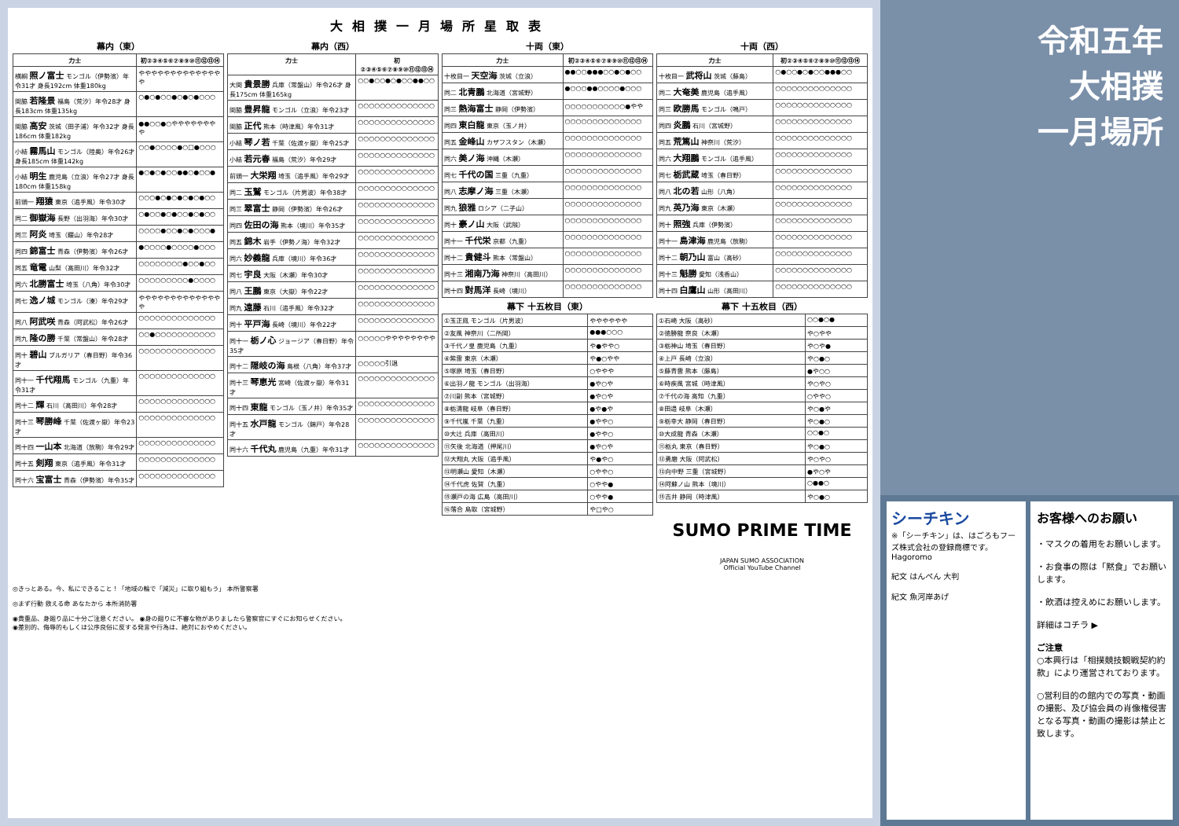大相撲一月場所星取表
幕内（東）
| 力士 | 初②③④⑤⑥⑦⑧⑨⑩⑪⑫⑬⑭ |
| --- | --- |
| 横綱 照ノ富士 モンゴル（伊勢濱）年令31才 身長192cm 体重180kg | やややややややややややややや |
| 関脇 若隆景 福島（荒汐）年令28才 身長183cm 体重135kg | ○●○●○○●○●○●○○○ |
| 関脇 高安 茨城（田子浦）年令32才 身長186cm 体重182kg | ●●○○●○やややややややや |
| 小結 霧馬山 モンゴル（陸奥）年令26才 身長185cm 体重142kg | ○○●○○○○●○□●○○○ |
| 小結 明生 鹿児島（立浪）年令27才 身長180cm 体重158kg | ●○●○●○○●●○●○○● |
| 前頭一 翔猿 東京（追手風）年令30才 | ○○○●○●○●○●○●○○ |
| 同二 御嶽海 長野（出羽海）年令30才 | ○●○○●○●○○●○●○○ |
| 同三 阿炎 埼玉（錣山）年令28才 | ○○○○●○○●○●○○○● |
| 同四 錦富士 青森（伊勢濱）年令26才 | ●○○○○●○○○○●○○○ |
| 同五 竜電 山梨（高田川）年令32才 | ○○○○○○○○●○○●○○ |
| 同六 北勝富士 埼玉（八角）年令30才 | ○○○○○○○○○●○○○○ |
| 同七 逸ノ城 モンゴル（湊）年令29才 | やややややややややややややや |
| 同八 阿武咲 青森（阿武松）年令26才 | ○○○○○○○○○○○○○○ |
| 同九 隆の勝 千葉（常盤山）年令28才 | ○○●○○○○○○○○○○○ |
| 同十 碧山 ブルガリア（春日野）年令36才 | ○○○○○○○○○○○○○○ |
| 同十一 千代翔馬 モンゴル（九重）年令31才 | ○○○○○○○○○○○○○○ |
| 同十二 輝 石川（高田川）年令28才 | ○○○○○○○○○○○○○○ |
| 同十三 琴勝峰 千葉（佐渡ヶ嶽）年令23才 | ○○○○○○○○○○○○○○ |
| 同十四 一山本 北海道（放駒）年令29才 | ○○○○○○○○○○○○○○ |
| 同十五 剣翔 東京（追手風）年令31才 | ○○○○○○○○○○○○○○ |
| 同十六 宝富士 青森（伊勢濱）年令35才 | ○○○○○○○○○○○○○○ |
幕内（西）
| 力士 | 初②③④⑤⑥⑦⑧⑨⑩⑪⑫⑬⑭ |
| --- | --- |
| 大関 貴景勝 兵庫（常盤山）年令26才 身長175cm 体重165kg | ○○●○○●○●○○●●○○ |
| 関脇 豊昇龍 モンゴル（立浪）年令23才 | ○○○○○○○○○○○○○○ |
| 関脇 正代 熊本（時津風）年令31才 | ○○○○○○○○○○○○○○ |
| 小結 琴ノ若 千葉（佐渡ヶ嶽）年令25才 | ○○○○○○○○○○○○○○ |
| 小結 若元春 福島（荒汐）年令29才 | ○○○○○○○○○○○○○○ |
| 前頭一 大栄翔 埼玉（追手風）年令29才 | ○○○○○○○○○○○○○○ |
| 同二 玉鷲 モンゴル（片男波）年令38才 | ○○○○○○○○○○○○○○ |
| 同三 翠富士 静岡（伊勢濱）年令26才 | ○○○○○○○○○○○○○○ |
| 同四 佐田の海 熊本（境川）年令35才 | ○○○○○○○○○○○○○○ |
| 同五 錦木 岩手（伊勢ノ海）年令32才 | ○○○○○○○○○○○○○○ |
| 同六 妙義龍 兵庫（境川）年令36才 | ○○○○○○○○○○○○○○ |
| 同七 宇良 大阪（木瀬）年令30才 | ○○○○○○○○○○○○○○ |
| 同八 王鵬 東京（大嶽）年令22才 | ○○○○○○○○○○○○○○ |
| 同九 遠藤 石川（追手風）年令32才 | ○○○○○○○○○○○○○○ |
| 同十 平戸海 長崎（境川）年令22才 | ○○○○○○○○○○○○○○ |
| 同十一 栃ノ心 ジョージア（春日野）年令35才 | ○○○○○やややややややや |
| 同十二 隠岐の海 島根（八角）年令37才 | ○○○○○引退 |
| 同十三 琴恵光 宮崎（佐渡ヶ嶽）年令31才 | ○○○○○○○○○○○○○○ |
| 同十四 東龍 モンゴル（玉ノ井）年令35才 | ○○○○○○○○○○○○○○ |
| 同十五 水戸龍 モンゴル（錦戸）年令28才 | ○○○○○○○○○○○○○○ |
| 同十六 千代丸 鹿児島（九重）年令31才 | ○○○○○○○○○○○○○○ |
十両（東）
| 力士 | 初②③④⑤⑥⑦⑧⑨⑩⑪⑫⑬⑭ |
| --- | --- |
| 十枚目一 天空海 茨城（立浪） | ●●○○●●●○○●○●○○ |
| 同二 北青鵬 北海道（宮城野） | ●○○○●●○○○○●○○○ |
| 同三 熱海富士 静岡（伊勢濱） | ○○○○○○○○○○○●やや |
| 同四 東白龍 東京（玉ノ井） | ○○○○○○○○○○○○○○ |
| 同五 金峰山 カザフスタン（木瀬） | ○○○○○○○○○○○○○○ |
| 同六 美ノ海 沖縄（木瀬） | ○○○○○○○○○○○○○○ |
| 同七 千代の国 三重（九重） | ○○○○○○○○○○○○○○ |
| 同八 志摩ノ海 三重（木瀬） | ○○○○○○○○○○○○○○ |
| 同九 狼雅 ロシア（二子山） | ○○○○○○○○○○○○○○ |
| 同十 豪ノ山 大阪（武隈） | ○○○○○○○○○○○○○○ |
| 同十一 千代栄 京都（九重） | ○○○○○○○○○○○○○○ |
| 同十二 貴健斗 熊本（常盤山） | ○○○○○○○○○○○○○○ |
| 同十三 湘南乃海 神奈川（高田川） | ○○○○○○○○○○○○○○ |
| 同十四 對馬洋 長崎（境川） | ○○○○○○○○○○○○○○ |
幕下 十五枚目（東）
| ①玉正鳳 モンゴル（片男波） | やややややや |
| ②友風 神奈川（二所関） | ●●●○○○ |
| ③千代ノ皇 鹿児島（九重） | や●やや○ |
| ④紫雷 東京（木瀬） | や●○やや |
| ⑤塚原 埼玉（春日野） | ○ややや |
| ⑥出羽ノ龍 モンゴル（出羽海） | ●や○や |
| ⑦川副 熊本（宮城野） | ●や○や |
| ⑧栃清龍 岐阜（春日野） | ●や●や |
| ⑨千代嵐 千葉（九重） | ●やや○ |
| ⑩大辻 兵庫（高田川） | ●やや○ |
| ⑪矢後 北海道（押尾川） | ●や○や |
| ⑫大翔丸 大阪（追手風） | や●や○ |
| ⑬明瀬山 愛知（木瀬） | ○やや○ |
| ⑭千代虎 佐賀（九重） | ○やや● |
| ⑮瀬戸の海 広島（高田川） | ○やや● |
| ⑯落合 鳥取（宮城野） | や□や○ |
十両（西）
| 力士 | 初②③④⑤⑥⑦⑧⑨⑩⑪⑫⑬⑭ |
| --- | --- |
| 十枚目一 武将山 茨城（藤島） | ○●○○●○●○○●●●○○ |
| 同二 大奄美 鹿児島（追手風） | ○○○○○○○○○○○○○○ |
| 同三 欧勝馬 モンゴル（鳴戸） | ○○○○○○○○○○○○○○ |
| 同四 炎鵬 石川（宮城野） | ○○○○○○○○○○○○○○ |
| 同五 荒篤山 神奈川（荒汐） | ○○○○○○○○○○○○○○ |
| 同六 大翔鵬 モンゴル（追手風） | ○○○○○○○○○○○○○○ |
| 同七 栃武蔵 埼玉（春日野） | ○○○○○○○○○○○○○○ |
| 同八 北の若 山形（八角） | ○○○○○○○○○○○○○○ |
| 同九 英乃海 東京（木瀬） | ○○○○○○○○○○○○○○ |
| 同十 照強 兵庫（伊勢濱） | ○○○○○○○○○○○○○○ |
| 同十一 島津海 鹿児島（放駒） | ○○○○○○○○○○○○○○ |
| 同十二 朝乃山 富山（高砂） | ○○○○○○○○○○○○○○ |
| 同十三 魁勝 愛知（浅香山） | ○○○○○○○○○○○○○○ |
| 同十四 白鷹山 山形（高田川） | ○○○○○○○○○○○○○○ |
幕下 十五枚目（西）
| ①石崎 大阪（高砂） | ○○●○● |
| ②徳勝龍 奈良（木瀬） | や○やや |
| ③栃神山 埼玉（春日野） | や○や● |
| ④上戸 長崎（立浪） | や○●○ |
| ⑤藤青雲 熊本（藤島） | ●や○○ |
| ⑥時疾風 宮城（時津風） | や○や○ |
| ⑦千代の海 高知（九重） | ○やや○ |
| ⑧田邉 岐阜（木瀬） | や○●や |
| ⑨栃幸大 静岡（春日野） | や○●○ |
| ⑩大成龍 青森（木瀬） | ○○●○ |
| ⑪栃丸 東京（春日野） | や○●○ |
| ⑫勇磨 大阪（阿武松） | や○や○ |
| ⑬向中野 三重（宮城野） | ●や○や |
| ⑭阿蘇ノ山 熊本（境川） | ○●●○ |
| ⑮吉井 静岡（時津風） | や○●○ |
SUMO PRIME TIME
JAPAN SUMO ASSOCIATION
Official YouTube Channel
◎きっとある。今、私にできること！「地域の輪で「減災」に取り組もう」 本所警察署
◎まず行動 救える命 あなたから 本所消防署
◉貴重品、身廻り品に十分ご注意ください。 ◉身の廻りに不審な物がありましたら警察官にすぐにお知らせください。
◉差別的、侮辱的もしくは公序良俗に反する発言や行為は、絶対におやめください。
令和五年
大相撲
一月場所
シーチキン
※「シーチキン」は、はごろもフーズ株式会社の登録商標です。 Hagoromo
紀文 はんぺん 大判
紀文 魚河岸あげ
お客様へのお願い
・マスクの着用をお願いします。
・お食事の際は「黙食」でお願いします。
・飲酒は控えめにお願いします。
詳細はコチラ ▶
ご注意
○本興行は「相撲競技観戦契約約款」により運営されております。
○営利目的の館内での写真・動画の撮影、及び協会員の肖像権侵害となる写真・動画の撮影は禁止と致します。